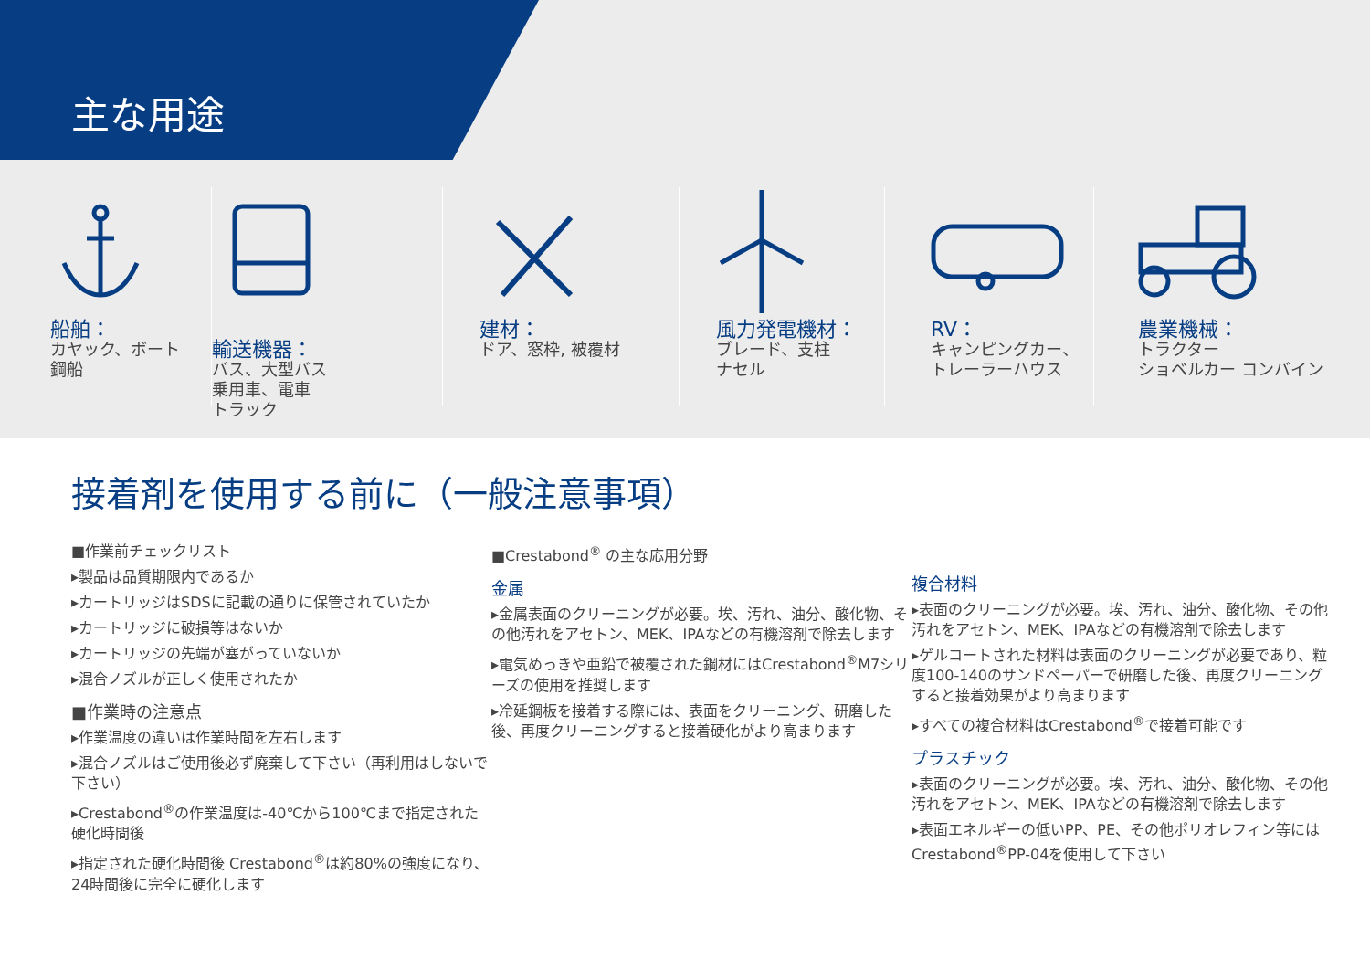主な用途
船舶：
カヤック、ボート
鋼船
輸送機器：
バス、大型バス
乗用車、電車
トラック
建材：
ドア、窓枠, 被覆材
風力発電機材：
ブレード、支柱
ナセル
RV：
キャンピングカー、
トレーラーハウス
農業機械：
トラクター
ショベルカー コンバイン
接着剤を使用する前に（一般注意事項）
■作業前チェックリスト
▸製品は品質期限内であるか
▸カートリッジはSDSに記載の通りに保管されていたか
▸カートリッジに破損等はないか
▸カートリッジの先端が塞がっていないか
▸混合ノズルが正しく使用されたか
■作業時の注意点
▸作業温度の違いは作業時間を左右します
▸混合ノズルはご使用後必ず廃棄して下さい（再利用はしないで下さい）
▸Crestabond<sup>®</sup>の作業温度は-40℃から100℃まで指定された硬化時間後
▸指定された硬化時間後 Crestabond<sup>®</sup>は約80%の強度になり、24時間後に完全に硬化します
■Crestabond<sup>®</sup> の主な応用分野
金属
▸金属表面のクリーニングが必要。埃、汚れ、油分、酸化物、その他汚れをアセトン、MEK、IPAなどの有機溶剤で除去します
▸電気めっきや亜鉛で被覆された鋼材にはCrestabond<sup>®</sup>M7シリーズの使用を推奨します
▸冷延鋼板を接着する際には、表面をクリーニング、研磨した後、再度クリーニングすると接着硬化がより高まります
複合材料
▸表面のクリーニングが必要。埃、汚れ、油分、酸化物、その他汚れをアセトン、MEK、IPAなどの有機溶剤で除去します
▸ゲルコートされた材料は表面のクリーニングが必要であり、粒度100-140のサンドペーパーで研磨した後、再度クリーニングすると接着効果がより高まります
▸すべての複合材料はCrestabond<sup>®</sup>で接着可能です
プラスチック
▸表面のクリーニングが必要。埃、汚れ、油分、酸化物、その他汚れをアセトン、MEK、IPAなどの有機溶剤で除去します
▸表面エネルギーの低いPP、PE、その他ポリオレフィン等にはCrestabond<sup>®</sup>PP-04を使用して下さい